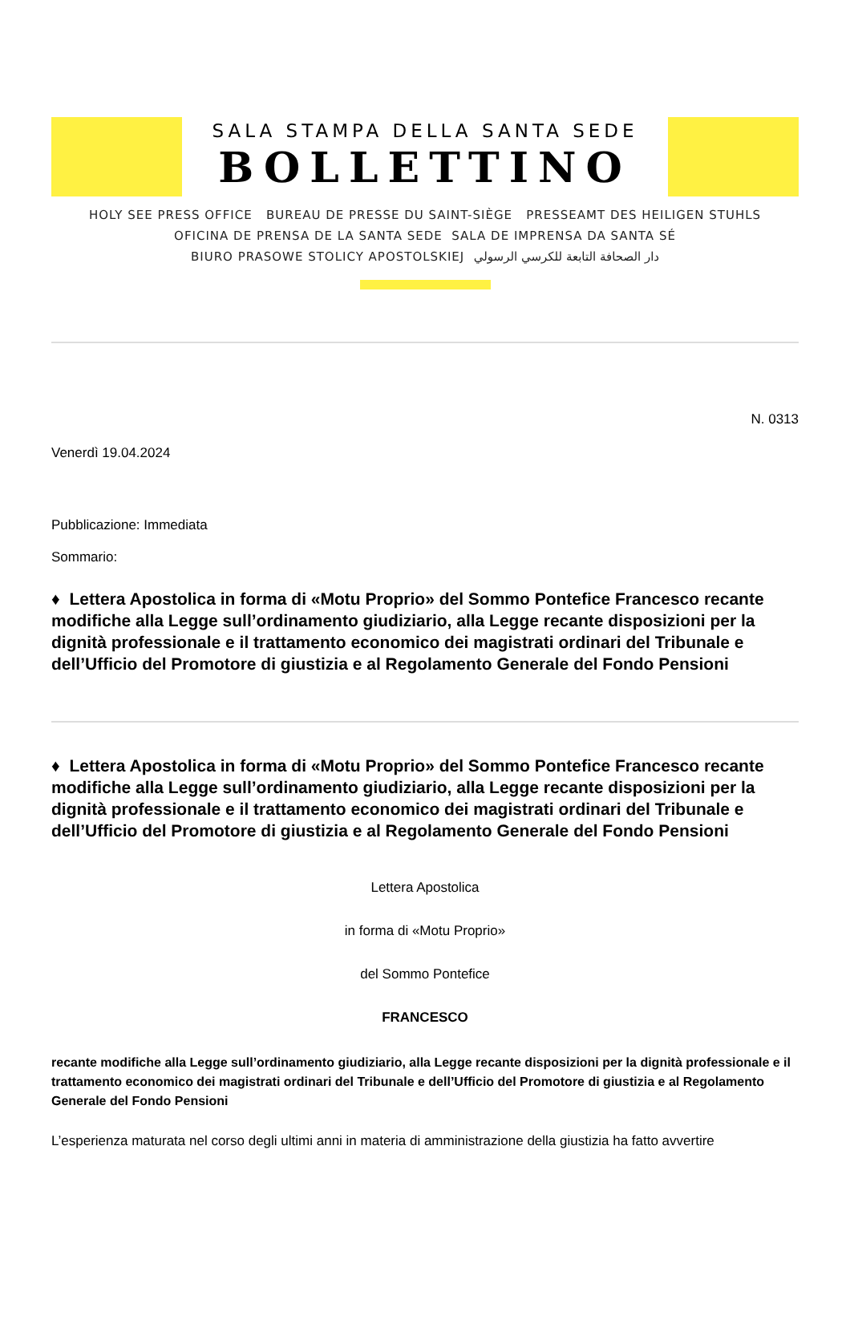SALA STAMPA DELLA SANTA SEDE
BOLLETTINO
HOLY SEE PRESS OFFICE BUREAU DE PRESSE DU SAINT-SIÈGE PRESSEAMT DES HEILIGEN STUHLS
OFICINA DE PRENSA DE LA SANTA SEDE SALA DE IMPRENSA DA SANTA SÉ
BIURO PRASOWE STOLICY APOSTOLSKIEJ دار الصحافة التابعة للكرسي الرسولي
N. 0313
Venerdì 19.04.2024
Pubblicazione: Immediata
Sommario:
♦ Lettera Apostolica in forma di «Motu Proprio» del Sommo Pontefice Francesco recante modifiche alla Legge sull’ordinamento giudiziario, alla Legge recante disposizioni per la dignità professionale e il trattamento economico dei magistrati ordinari del Tribunale e dell’Ufficio del Promotore di giustizia e al Regolamento Generale del Fondo Pensioni
♦ Lettera Apostolica in forma di «Motu Proprio» del Sommo Pontefice Francesco recante modifiche alla Legge sull’ordinamento giudiziario, alla Legge recante disposizioni per la dignità professionale e il trattamento economico dei magistrati ordinari del Tribunale e dell’Ufficio del Promotore di giustizia e al Regolamento Generale del Fondo Pensioni
Lettera Apostolica
in forma di «Motu Proprio»
del Sommo Pontefice
FRANCESCO
recante modifiche alla Legge sull’ordinamento giudiziario, alla Legge recante disposizioni per la dignità professionale e il trattamento economico dei magistrati ordinari del Tribunale e dell’Ufficio del Promotore di giustizia e al Regolamento Generale del Fondo Pensioni
L’esperienza maturata nel corso degli ultimi anni in materia di amministrazione della giustizia ha fatto avvertire